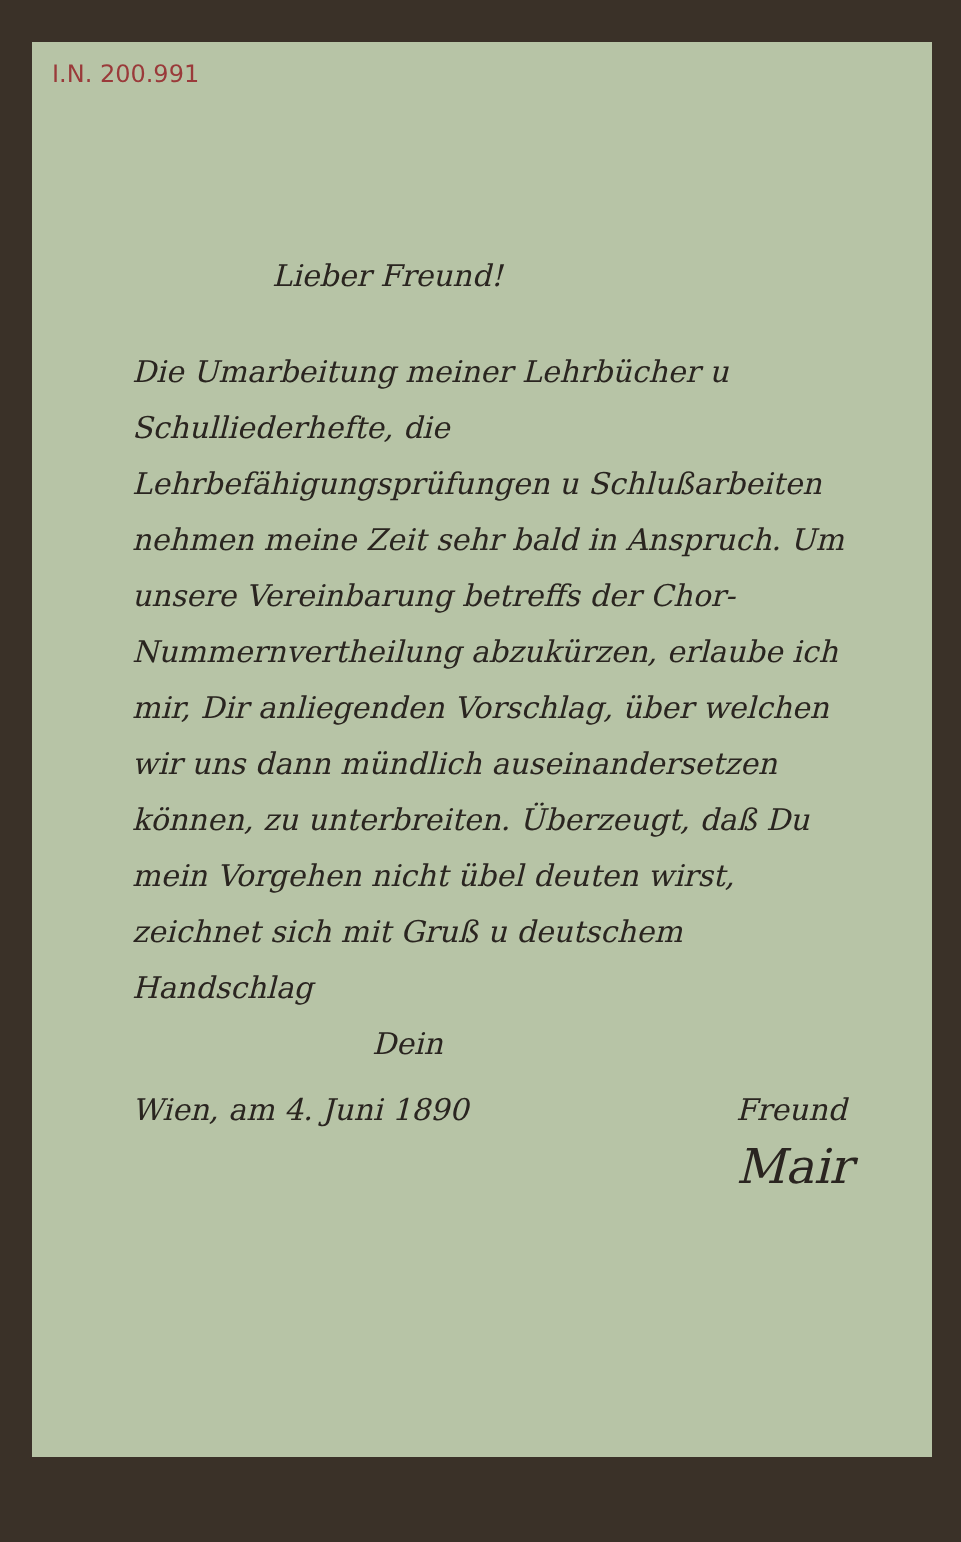I.N. 200.991
Lieber Freund!
Die Umarbeitung meiner Lehrbücher u Schulliederhefte, die Lehrbefähigungsprüfungen u Schlußarbeiten nehmen meine Zeit sehr bald in Anspruch. Um unsere Vereinbarung betreffs der Chor-Nummernvertheilung abzukürzen, erlaube ich mir, Dir anliegenden Vorschlag, über welchen wir uns dann mündlich auseinandersetzen können, zu unterbreiten. Überzeugt, daß Du mein Vorgehen nicht übel deuten wirst, zeichnet sich mit Gruß u deutschem Handschlag
Dein
Wien, am 4. Juni 1890 Freund
Mair